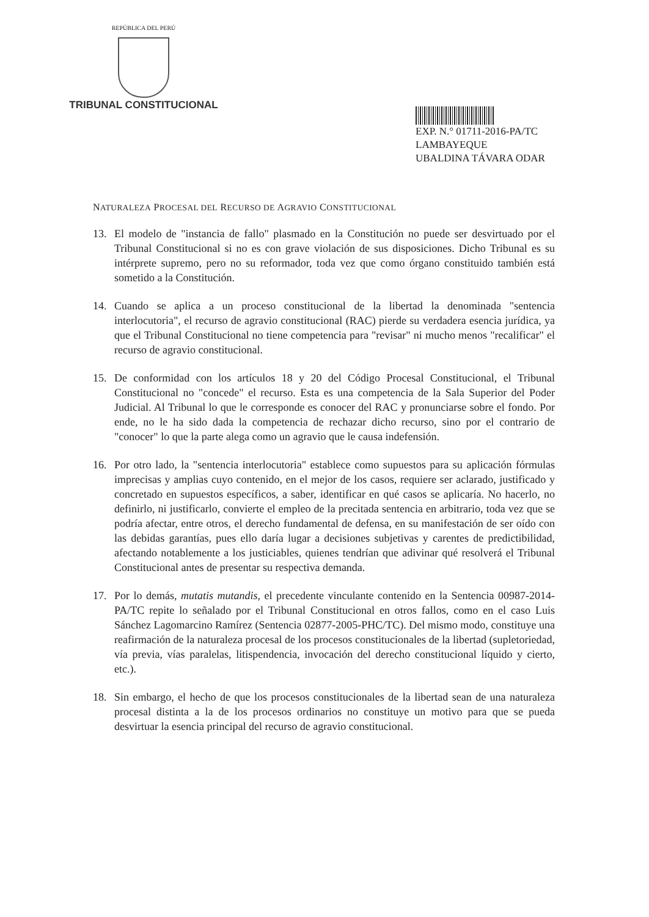REPÚBLICA DEL PERÚ
TRIBUNAL CONSTITUCIONAL
EXP. N.° 01711-2016-PA/TC
LAMBAYEQUE
UBALDINA TÁVARA ODAR
NATURALEZA PROCESAL DEL RECURSO DE AGRAVIO CONSTITUCIONAL
13. El modelo de "instancia de fallo" plasmado en la Constitución no puede ser desvirtuado por el Tribunal Constitucional si no es con grave violación de sus disposiciones. Dicho Tribunal es su intérprete supremo, pero no su reformador, toda vez que como órgano constituido también está sometido a la Constitución.
14. Cuando se aplica a un proceso constitucional de la libertad la denominada "sentencia interlocutoria", el recurso de agravio constitucional (RAC) pierde su verdadera esencia jurídica, ya que el Tribunal Constitucional no tiene competencia para "revisar" ni mucho menos "recalificar" el recurso de agravio constitucional.
15. De conformidad con los artículos 18 y 20 del Código Procesal Constitucional, el Tribunal Constitucional no "concede" el recurso. Esta es una competencia de la Sala Superior del Poder Judicial. Al Tribunal lo que le corresponde es conocer del RAC y pronunciarse sobre el fondo. Por ende, no le ha sido dada la competencia de rechazar dicho recurso, sino por el contrario de "conocer" lo que la parte alega como un agravio que le causa indefensión.
16. Por otro lado, la "sentencia interlocutoria" establece como supuestos para su aplicación fórmulas imprecisas y amplias cuyo contenido, en el mejor de los casos, requiere ser aclarado, justificado y concretado en supuestos específicos, a saber, identificar en qué casos se aplicaría. No hacerlo, no definirlo, ni justificarlo, convierte el empleo de la precitada sentencia en arbitrario, toda vez que se podría afectar, entre otros, el derecho fundamental de defensa, en su manifestación de ser oído con las debidas garantías, pues ello daría lugar a decisiones subjetivas y carentes de predictibilidad, afectando notablemente a los justiciables, quienes tendrían que adivinar qué resolverá el Tribunal Constitucional antes de presentar su respectiva demanda.
17. Por lo demás, mutatis mutandis, el precedente vinculante contenido en la Sentencia 00987-2014-PA/TC repite lo señalado por el Tribunal Constitucional en otros fallos, como en el caso Luis Sánchez Lagomarcino Ramírez (Sentencia 02877-2005-PHC/TC). Del mismo modo, constituye una reafirmación de la naturaleza procesal de los procesos constitucionales de la libertad (supletoriedad, vía previa, vías paralelas, litispendencia, invocación del derecho constitucional líquido y cierto, etc.).
18. Sin embargo, el hecho de que los procesos constitucionales de la libertad sean de una naturaleza procesal distinta a la de los procesos ordinarios no constituye un motivo para que se pueda desvirtuar la esencia principal del recurso de agravio constitucional.